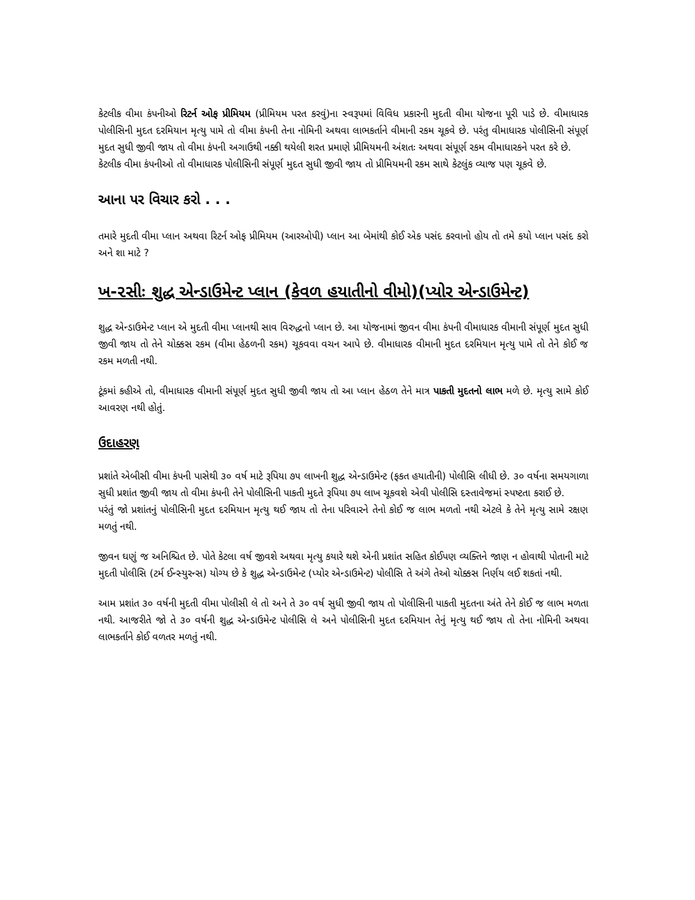કેટલીક વીમા કંપનીઓ રિટર્ન ઓફ પ્રીમિયમ (પ્રીમિયમ પરત કરવું)ના સ્વરૂપમાં વિવિધ પ્રકારની મુદતી વીમા યોજના પૂરી પાડે છે. વીમાધારક પોલીસિની મુદત દરમિયાન મૃત્યુ પામે તો વીમા કંપની તેના નોમિની અથવા લાભકર્તાને વીમાની રકમ ચૂકવે છે. પરંતુ વીમાધારક પોલીસિની સંપૂર્ણ મુદત સુધી જીવી જાય તો વીમા કંપની અગાઉથી નક્કી થયેલી શરત પ્રમાણે પ્રીમિયમની અંશતઃ અથવા સંપૂર્ણ રકમ વીમાધારકને પરત કરે છે.
કેટલીક વીમા કંપનીઓ તો વીમાધારક પોલીસિની સંપૂર્ણ મુદત સુધી જીવી જાય તો પ્રીમિયમની રકમ સાથે કેટલુંક વ્યાજ પણ ચૂકવે છે.
આના પર વિચાર કરો . . .
તમારે મુદતી વીમા પ્લાન અથવા રિટર્ન ઓફ પ્રીમિયમ (આરઓપી) પ્લાન આ બેમાંથી કોઈ એક પસંદ કરવાનો હોય તો તમે કયો પ્લાન પસંદ કરો અને શા માટે ?
ખ-૨સીઃ શુદ્ધ એન્ડાઉમેન્ટ પ્લાન (કેવળ હયાતીનો વીમો)(પ્યોર એન્ડાઉમેન્ટ)
શુદ્ધ એન્ડાઉમેન્ટ પ્લાન એ મુદતી વીમા પ્લાનથી સાવ વિરુદ્ધનો પ્લાન છે. આ યોજનામાં જીવન વીમા કંપની વીમાધારક વીમાની સંપૂર્ણ મુદત સુધી જીવી જાય તો તેને ચોક્કસ રકમ (વીમા હેઠળની રકમ) ચૂકવવા વચન આપે છે. વીમાધારક વીમાની મુદત દરમિયાન મૃત્યુ પામે તો તેને કોઈ જ રકમ મળતી નથી.
ટૂંકમાં કહીએ તો, વીમાધારક વીમાની સંપૂર્ણ મુદત સુધી જીવી જાય તો આ પ્લાન હેઠળ તેને માત્ર પાકતી મુદતનો લાભ મળે છે. મૃત્યુ સામે કોઈ આવરણ નથી હોતું.
ઉદાહરણ
પ્રશાંતે એબીસી વીમા કંપની પાસેથી ૩૦ વર્ષ માટે રૂપિયા ૭૫ લાખની શુદ્ધ એન્ડાઉમેન્ટ (ફકત હયાતીની) પોલીસિ લીધી છે. ૩૦ વર્ષના સમયગાળા સુધી પ્રશાંત જીવી જાય તો વીમા કંપની તેને પોલીસિની પાકતી મુદતે રૂપિયા ૭૫ લાખ ચૂકવશે એવી પોલીસિ દસ્તાવેજમાં સ્પષ્ટતા કરાઈ છે.
પરંતું જો પ્રશાંતનું પોલીસિની મુદત દરમિયાન મૃત્યુ થઈ જાય તો તેના પરિવારને તેનો કોઈ જ લાભ મળતો નથી એટલે કે તેને મૃત્યુ સામે રક્ષણ મળતું નથી.
જીવન ઘણું જ અનિશ્ચિત છે. પોતે કેટલા વર્ષ જીવશે અથવા મૃત્યુ કયારે થશે એની પ્રશાંત સહિત કોઈપણ વ્યક્તિને જાણ ન હોવાથી પોતાની માટે મુદતી પોલીસિ (ટર્મ ઈન્સ્યુરન્સ) યોગ્ય છે કે શુદ્ધ એન્ડાઉમેન્ટ (પ્યોર એન્ડાઉમેન્ટ) પોલીસિ તે અંગે તેઓ ચોક્કસ નિર્ણય લઈ શકતાં નથી.
આમ પ્રશાંત ૩૦ વર્ષની મુદતી વીમા પોલીસી લે તો અને તે ૩૦ વર્ષ સુધી જીવી જાય તો પોલીસિની પાકતી મુદતના અંતે તેને કોઈ જ લાભ મળતા નથી. આજરીતે જો તે ૩૦ વર્ષની શુદ્ધ એન્ડાઉમેન્ટ પોલીસિ લે અને પોલીસિની મુદત દરમિયાન તેનું મૃત્યુ થઈ જાય તો તેના નોમિની અથવા લાભકર્તાને કોઈ વળતર મળતું નથી.